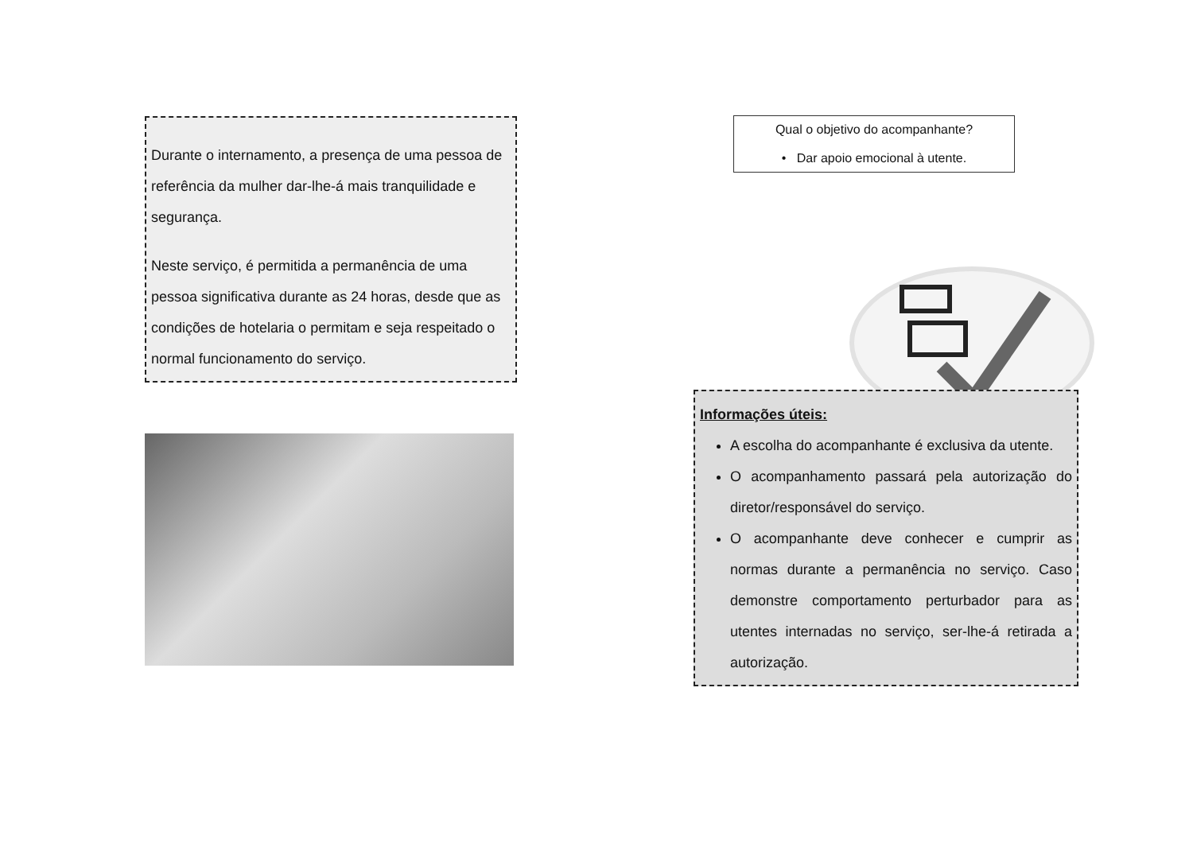Durante o internamento, a presença de uma pessoa de referência da mulher dar-lhe-á mais tranquilidade e segurança.
Neste serviço, é permitida a permanência de uma pessoa significativa durante as 24 horas, desde que as condições de hotelaria o permitam e seja respeitado o normal funcionamento do serviço.
Qual o objetivo do acompanhante?
• Dar apoio emocional à utente.
Informações úteis:
A escolha do acompanhante é exclusiva da utente.
O acompanhamento passará pela autorização do diretor/responsável do serviço.
O acompanhante deve conhecer e cumprir as normas durante a permanência no serviço. Caso demonstre comportamento perturbador para as utentes internadas no serviço, ser-lhe-á retirada a autorização.